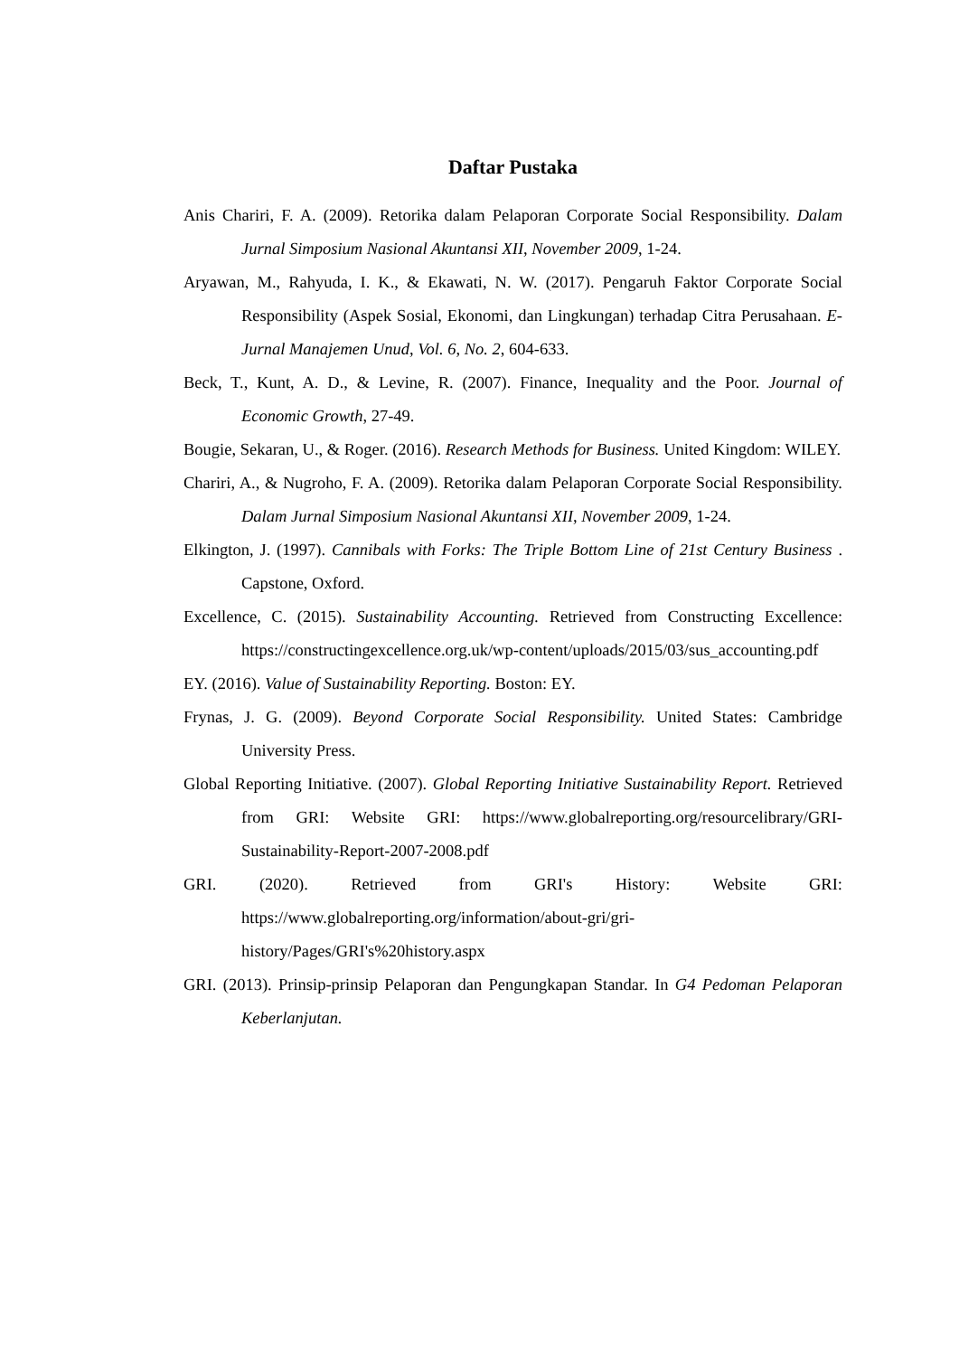Daftar Pustaka
Anis Chariri, F. A. (2009). Retorika dalam Pelaporan Corporate Social Responsibility. Dalam Jurnal Simposium Nasional Akuntansi XII, November 2009, 1-24.
Aryawan, M., Rahyuda, I. K., & Ekawati, N. W. (2017). Pengaruh Faktor Corporate Social Responsibility (Aspek Sosial, Ekonomi, dan Lingkungan) terhadap Citra Perusahaan. E-Jurnal Manajemen Unud, Vol. 6, No. 2, 604-633.
Beck, T., Kunt, A. D., & Levine, R. (2007). Finance, Inequality and the Poor. Journal of Economic Growth, 27-49.
Bougie, Sekaran, U., & Roger. (2016). Research Methods for Business. United Kingdom: WILEY.
Chariri, A., & Nugroho, F. A. (2009). Retorika dalam Pelaporan Corporate Social Responsibility. Dalam Jurnal Simposium Nasional Akuntansi XII, November 2009, 1-24.
Elkington, J. (1997). Cannibals with Forks: The Triple Bottom Line of 21st Century Business . Capstone, Oxford.
Excellence, C. (2015). Sustainability Accounting. Retrieved from Constructing Excellence: https://constructingexcellence.org.uk/wp-content/uploads/2015/03/sus_accounting.pdf
EY. (2016). Value of Sustainability Reporting. Boston: EY.
Frynas, J. G. (2009). Beyond Corporate Social Responsibility. United States: Cambridge University Press.
Global Reporting Initiative. (2007). Global Reporting Initiative Sustainability Report. Retrieved from GRI: Website GRI: https://www.globalreporting.org/resourcelibrary/GRI-Sustainability-Report-2007-2008.pdf
GRI. (2020). Retrieved from GRI's History: Website GRI: https://www.globalreporting.org/information/about-gri/gri-history/Pages/GRI's%20history.aspx
GRI. (2013). Prinsip-prinsip Pelaporan dan Pengungkapan Standar. In G4 Pedoman Pelaporan Keberlanjutan.